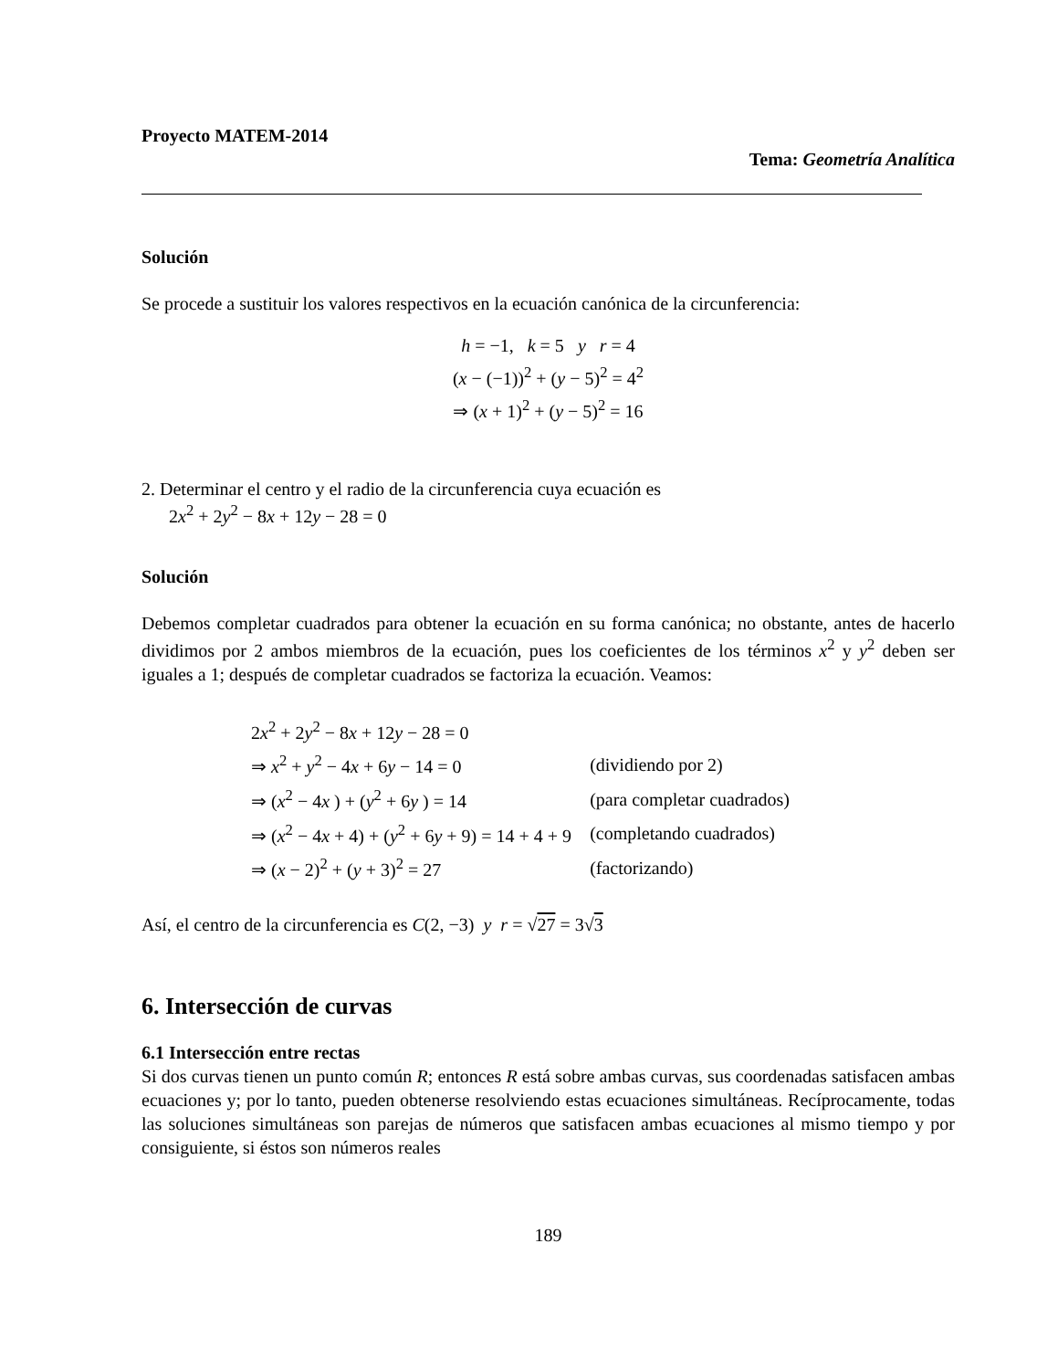Proyecto MATEM-2014
Tema: Geometría Analítica
Solución
Se procede a sustituir los valores respectivos en la ecuación canónica de la circunferencia:
h = −1, k = 5 y r = 4
(x − (−1))<sup>2</sup> + (y − 5)<sup>2</sup> = 4<sup>2</sup>
⇒ (x + 1)<sup>2</sup> + (y − 5)<sup>2</sup> = 16
2. Determinar el centro y el radio de la circunferencia cuya ecuación es
2x<sup>2</sup> + 2y<sup>2</sup> − 8x + 12y − 28 = 0
Solución
Debemos completar cuadrados para obtener la ecuación en su forma canónica; no obstante, antes de hacerlo dividimos por 2 ambos miembros de la ecuación, pues los coeficientes de los términos x<sup>2</sup> y y<sup>2</sup> deben ser iguales a 1; después de completar cuadrados se factoriza la ecuación. Veamos:
| 2 x<sup>2</sup> + 2 y<sup>2</sup> − 8 x + 12 y − 28 = 0 | |
| ⇒ x<sup>2</sup> + y<sup>2</sup> − 4 x + 6 y − 14 = 0 | (dividiendo por 2) |
| ⇒ ( x<sup>2</sup> − 4 x ) + ( y<sup>2</sup> + 6 y ) = 14 | (para completar cuadrados) |
| ⇒ ( x<sup>2</sup> − 4 x + 4) + ( y<sup>2</sup> + 6 y + 9) = 14 + 4 + 9 | (completando cuadrados) |
| ⇒ ( x − 2)<sup>2</sup> + ( y + 3)<sup>2</sup> = 27 | (factorizando) |
Así, el centro de la circunferencia es C(2, −3) y r = √27 = 3√3
6. Intersección de curvas
6.1 Intersección entre rectas
Si dos curvas tienen un punto común R; entonces R está sobre ambas curvas, sus coordenadas satisfacen ambas ecuaciones y; por lo tanto, pueden obtenerse resolviendo estas ecuaciones simultáneas. Recíprocamente, todas las soluciones simultáneas son parejas de números que satisfacen ambas ecuaciones al mismo tiempo y por consiguiente, si éstos son números reales
189